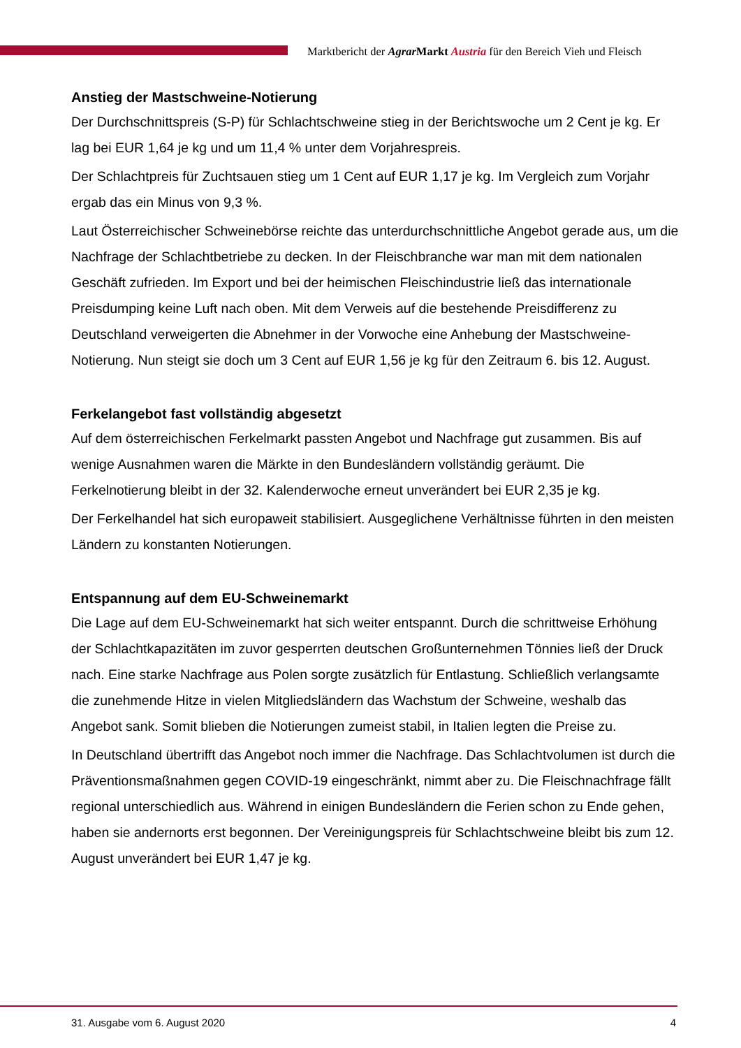Marktbericht der Agrar Markt Austria für den Bereich Vieh und Fleisch
Anstieg der Mastschweine-Notierung
Der Durchschnittspreis (S-P) für Schlachtschweine stieg in der Berichtswoche um 2 Cent je kg. Er lag bei EUR 1,64 je kg und um 11,4 % unter dem Vorjahrespreis.
Der Schlachtpreis für Zuchtsauen stieg um 1 Cent auf EUR 1,17 je kg. Im Vergleich zum Vorjahr ergab das ein Minus von 9,3 %.
Laut Österreichischer Schweinebörse reichte das unterdurchschnittliche Angebot gerade aus, um die Nachfrage der Schlachtbetriebe zu decken. In der Fleischbranche war man mit dem nationalen Geschäft zufrieden. Im Export und bei der heimischen Fleischindustrie ließ das internationale Preisdumping keine Luft nach oben. Mit dem Verweis auf die bestehende Preisdifferenz zu Deutschland verweigerten die Abnehmer in der Vorwoche eine Anhebung der Mastschweine-Notierung. Nun steigt sie doch um 3 Cent auf EUR 1,56 je kg für den Zeitraum 6. bis 12. August.
Ferkelangebot fast vollständig abgesetzt
Auf dem österreichischen Ferkelmarkt passten Angebot und Nachfrage gut zusammen. Bis auf wenige Ausnahmen waren die Märkte in den Bundesländern vollständig geräumt. Die Ferkelnotierung bleibt in der 32. Kalenderwoche erneut unverändert bei EUR 2,35 je kg.
Der Ferkelhandel hat sich europaweit stabilisiert. Ausgeglichene Verhältnisse führten in den meisten Ländern zu konstanten Notierungen.
Entspannung auf dem EU-Schweinemarkt
Die Lage auf dem EU-Schweinemarkt hat sich weiter entspannt. Durch die schrittweise Erhöhung der Schlachtkapazitäten im zuvor gesperrten deutschen Großunternehmen Tönnies ließ der Druck nach. Eine starke Nachfrage aus Polen sorgte zusätzlich für Entlastung. Schließlich verlangsamte die zunehmende Hitze in vielen Mitgliedsländern das Wachstum der Schweine, weshalb das Angebot sank. Somit blieben die Notierungen zumeist stabil, in Italien legten die Preise zu.
In Deutschland übertrifft das Angebot noch immer die Nachfrage. Das Schlachtvolumen ist durch die Präventionsmaßnahmen gegen COVID-19 eingeschränkt, nimmt aber zu. Die Fleischnachfrage fällt regional unterschiedlich aus. Während in einigen Bundesländern die Ferien schon zu Ende gehen, haben sie andernorts erst begonnen. Der Vereinigungspreis für Schlachtschweine bleibt bis zum 12. August unverändert bei EUR 1,47 je kg.
31. Ausgabe vom 6. August 2020 4